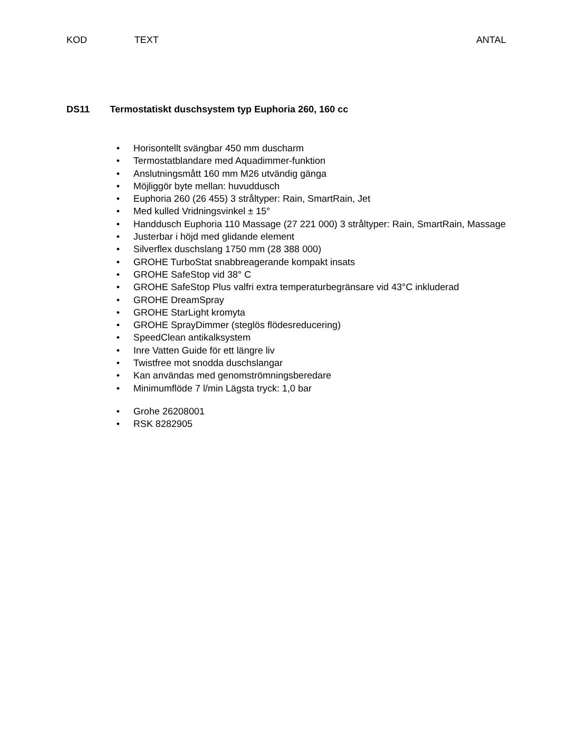KOD TEXT ANTAL
DS11 Termostatiskt duschsystem typ Euphoria 260, 160 cc
• Horisontellt svängbar 450 mm duscharm
• Termostatblandare med Aquadimmer-funktion
• Anslutningsmått 160 mm M26 utvändig gänga
• Möjliggör byte mellan: huvuddusch
• Euphoria 260 (26 455) 3 stråltyper: Rain, SmartRain, Jet
• Med kulled Vridningsvinkel ± 15°
• Handdusch Euphoria 110 Massage (27 221 000) 3 stråltyper: Rain, SmartRain, Massage
• Justerbar i höjd med glidande element
• Silverflex duschslang 1750 mm (28 388 000)
• GROHE TurboStat snabbreagerande kompakt insats
• GROHE SafeStop vid 38° C
• GROHE SafeStop Plus valfri extra temperaturbegränsare vid 43°C inkluderad
• GROHE DreamSpray
• GROHE StarLight kromyta
• GROHE SprayDimmer (steglös flödesreducering)
• SpeedClean antikalksystem
• Inre Vatten Guide för ett längre liv
• Twistfree mot snodda duschslangar
• Kan användas med genomströmningsberedare
• Minimumflöde 7 l/min Lägsta tryck: 1,0 bar
• Grohe 26208001
• RSK 8282905